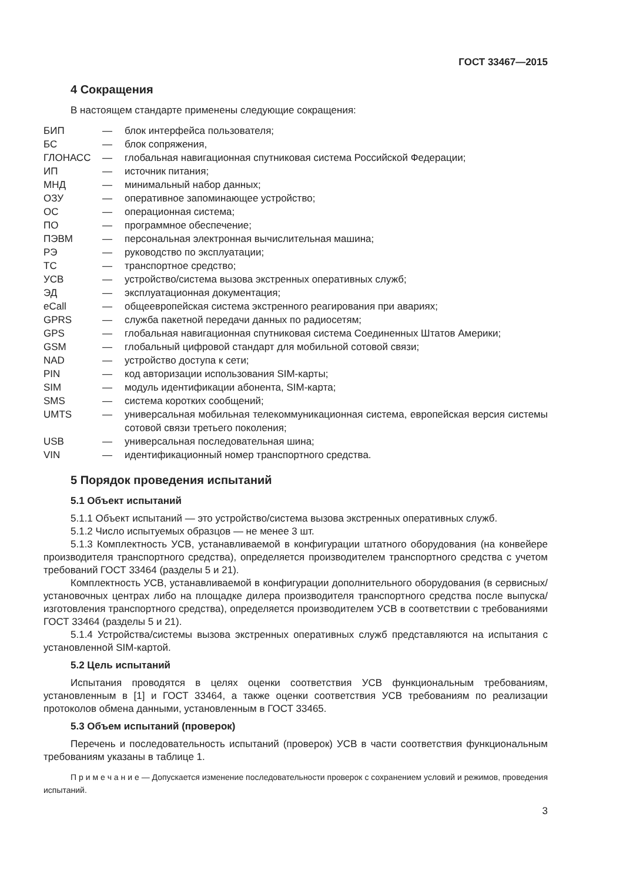ГОСТ 33467—2015
4 Сокращения
В настоящем стандарте применены следующие сокращения:
| БИП | — | блок интерфейса пользователя; |
| БС | — | блок сопряжения, |
| ГЛОНАСС | — | глобальная навигационная спутниковая система Российской Федерации; |
| ИП | — | источник питания; |
| МНД | — | минимальный набор данных; |
| ОЗУ | — | оперативное запоминающее устройство; |
| ОС | — | операционная система; |
| ПО | — | программное обеспечение; |
| ПЭВМ | — | персональная электронная вычислительная машина; |
| РЭ | — | руководство по эксплуатации; |
| ТС | — | транспортное средство; |
| УСВ | — | устройство/система вызова экстренных оперативных служб; |
| ЭД | — | эксплуатационная документация; |
| eCall | — | общеевропейская система экстренного реагирования при авариях; |
| GPRS | — | служба пакетной передачи данных по радиосетям; |
| GPS | — | глобальная навигационная спутниковая система Соединенных Штатов Америки; |
| GSM | — | глобальный цифровой стандарт для мобильной сотовой связи; |
| NAD | — | устройство доступа к сети; |
| PIN | — | код авторизации использования SIM-карты; |
| SIM | — | модуль идентификации абонента, SIM-карта; |
| SMS | — | система коротких сообщений; |
| UMTS | — | универсальная мобильная телекоммуникационная система, европейская версия системы сотовой связи третьего поколения; |
| USB | — | универсальная последовательная шина; |
| VIN | — | идентификационный номер транспортного средства. |
5 Порядок проведения испытаний
5.1 Объект испытаний
5.1.1 Объект испытаний — это устройство/система вызова экстренных оперативных служб.
5.1.2 Число испытуемых образцов — не менее 3 шт.
5.1.3 Комплектность УСВ, устанавливаемой в конфигурации штатного оборудования (на конвейере производителя транспортного средства), определяется производителем транспортного средства с учетом требований ГОСТ 33464 (разделы 5 и 21).
Комплектность УСВ, устанавливаемой в конфигурации дополнительного оборудования (в сервисных/установочных центрах либо на площадке дилера производителя транспортного средства после выпуска/изготовления транспортного средства), определяется производителем УСВ в соответствии с требованиями ГОСТ 33464 (разделы 5 и 21).
5.1.4 Устройства/системы вызова экстренных оперативных служб представляются на испытания с установленной SIM-картой.
5.2 Цель испытаний
Испытания проводятся в целях оценки соответствия УСВ функциональным требованиям, установленным в [1] и ГОСТ 33464, а также оценки соответствия УСВ требованиям по реализации протоколов обмена данными, установленным в ГОСТ 33465.
5.3 Объем испытаний (проверок)
Перечень и последовательность испытаний (проверок) УСВ в части соответствия функциональным требованиям указаны в таблице 1.
П р и м е ч а н и е — Допускается изменение последовательности проверок с сохранением условий и режимов, проведения испытаний.
3